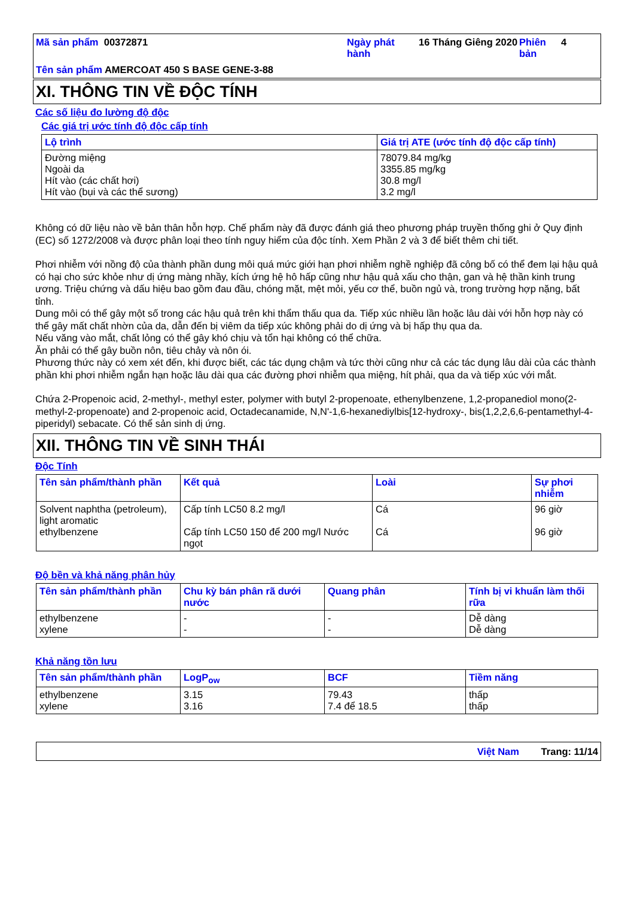Mã sản phẩm 00372871
Ngày phát hành
16 Tháng Giêng 2020
Phiên bản
4
Tên sản phẩm AMERCOAT 450 S BASE GENE-3-88
XI. THÔNG TIN VỀ ĐỘC TÍNH
Các số liệu đo lường độ độc
Các giá trị ước tính độ độc cấp tính
| Lộ trình | Giá trị ATE (ước tính độ độc cấp tính) |
| --- | --- |
| Đường miệng Ngoài da Hít vào (các chất hơi) Hít vào (bụi và các thể sương) | 78079.84 mg/kg 3355.85 mg/kg 30.8 mg/l 3.2 mg/l |
Không có dữ liệu nào về bản thân hỗn hợp. Chế phẩm này đã được đánh giá theo phương pháp truyền thống ghi ở Quy định (EC) số 1272/2008 và được phân loại theo tính nguy hiểm của độc tính. Xem Phần 2 và 3 để biết thêm chi tiết.
Phơi nhiễm với nồng độ của thành phần dung môi quá mức giới hạn phơi nhiễm nghề nghiệp đã công bố có thể đem lại hậu quả có hại cho sức khỏe như dị ứng màng nhầy, kích ứng hệ hô hấp cũng như hậu quả xấu cho thận, gan và hệ thần kinh trung ương. Triệu chứng và dấu hiệu bao gồm đau đầu, chóng mặt, mệt mỏi, yếu cơ thể, buồn ngủ và, trong trường hợp nặng, bất tỉnh.
Dung môi có thể gây một số trong các hậu quả trên khi thẩm thấu qua da. Tiếp xúc nhiều lần hoặc lâu dài với hỗn hợp này có thể gây mất chất nhờn của da, dẫn đến bị viêm da tiếp xúc không phải do dị ứng và bị hấp thụ qua da.
Nếu văng vào mắt, chất lỏng có thể gây khó chịu và tổn hại không có thể chữa.
Ăn phải có thể gây buồn nôn, tiêu chảy và nôn ói.
Phương thức này có xem xét đến, khi được biết, các tác dụng chậm và tức thời cũng như cả các tác dụng lâu dài của các thành phần khi phơi nhiễm ngắn hạn hoặc lâu dài qua các đường phơi nhiễm qua miệng, hít phải, qua da và tiếp xúc với mắt.
Chứa 2-Propenoic acid, 2-methyl-, methyl ester, polymer with butyl 2-propenoate, ethenylbenzene, 1,2-propanediol mono(2-methyl-2-propenoate) and 2-propenoic acid, Octadecanamide, N,N'-1,6-hexanediylbis[12-hydroxy-, bis(1,2,2,6,6-pentamethyl-4-piperidyl) sebacate. Có thể sản sinh dị ứng.
XII. THÔNG TIN VỀ SINH THÁI
Độc Tính
| Tên sản phẩm/thành phần | Kết quả | Loài | Sự phơi nhiễm |
| --- | --- | --- | --- |
| Solvent naphtha (petroleum), light aromatic ethylbenzene | Cấp tính LC50 8.2 mg/l Cấp tính LC50 150 để 200 mg/l Nước ngọt | Cá Cá | 96 giờ 96 giờ |
Độ bền và khả năng phân hủy
| Tên sản phẩm/thành phần | Chu kỳ bán phân rã dưới nước | Quang phân | Tính bị vi khuẩn làm thối rữa |
| --- | --- | --- | --- |
| ethylbenzene xylene | - - | - - | Dễ dàng Dễ dàng |
Khả năng tồn lưu
| Tên sản phẩm/thành phần | LogP<sub>ow</sub> | BCF | Tiềm năng |
| --- | --- | --- | --- |
| ethylbenzene xylene | 3.15 3.16 | 79.43 7.4 để 18.5 | thấp thấp |
Việt Nam Trang: 11/14